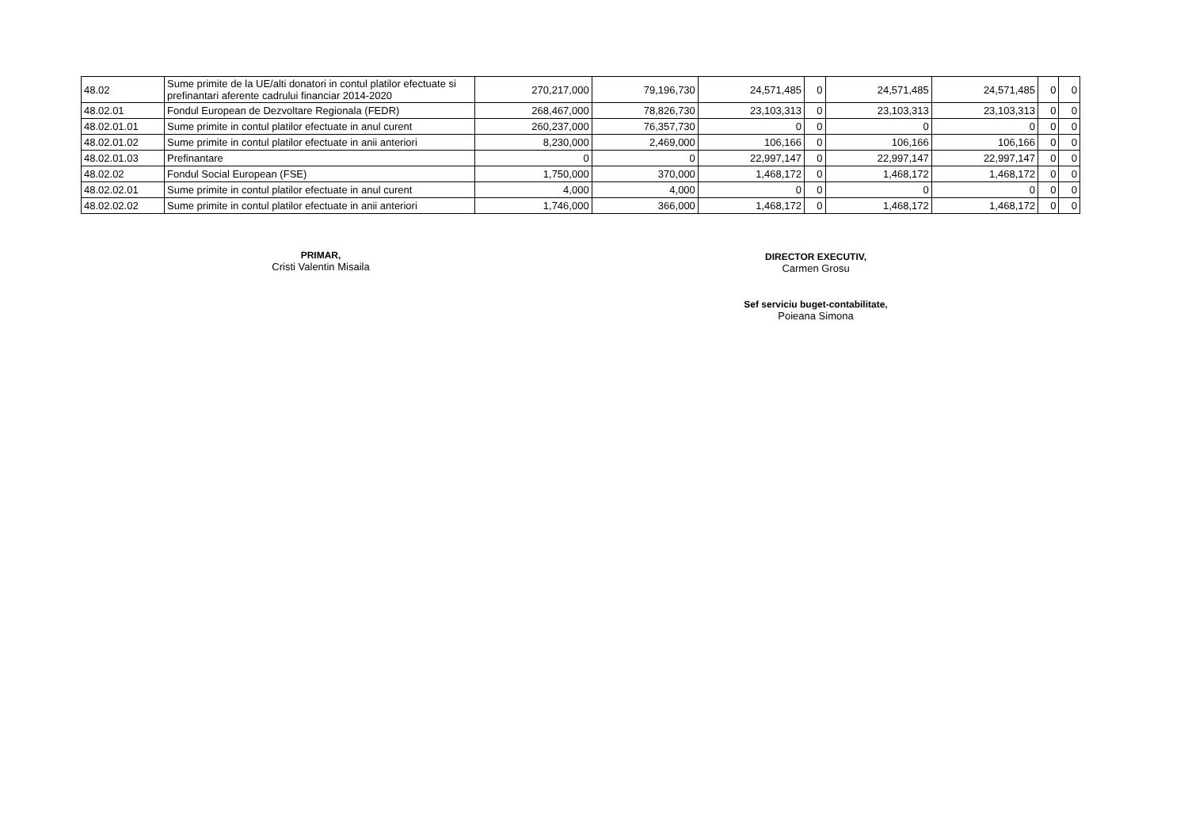| 48.02 | Sume primite de la UE/alti donatori in contul platilor efectuate si prefinantari aferente cadrului financiar 2014-2020 | 270,217,000 | 79,196,730 | 24,571,485 | 0 | 24,571,485 | 24,571,485 | 0 | 0 |
| 48.02.01 | Fondul European de Dezvoltare Regionala (FEDR) | 268,467,000 | 78,826,730 | 23,103,313 | 0 | 23,103,313 | 23,103,313 | 0 | 0 |
| 48.02.01.01 | Sume primite in contul platilor efectuate in anul curent | 260,237,000 | 76,357,730 | 0 | 0 | 0 | 0 | 0 | 0 |
| 48.02.01.02 | Sume primite in contul platilor efectuate in anii anteriori | 8,230,000 | 2,469,000 | 106,166 | 0 | 106,166 | 106,166 | 0 | 0 |
| 48.02.01.03 | Prefinantare | 0 | 0 | 22,997,147 | 0 | 22,997,147 | 22,997,147 | 0 | 0 |
| 48.02.02 | Fondul Social European (FSE) | 1,750,000 | 370,000 | 1,468,172 | 0 | 1,468,172 | 1,468,172 | 0 | 0 |
| 48.02.02.01 | Sume primite in contul platilor efectuate in anul curent | 4,000 | 4,000 | 0 | 0 | 0 | 0 | 0 | 0 |
| 48.02.02.02 | Sume primite in contul platilor efectuate in anii anteriori | 1,746,000 | 366,000 | 1,468,172 | 0 | 1,468,172 | 1,468,172 | 0 | 0 |
PRIMAR,
Cristi Valentin Misaila
DIRECTOR EXECUTIV,
Carmen Grosu
Sef serviciu buget-contabilitate,
Poieana Simona